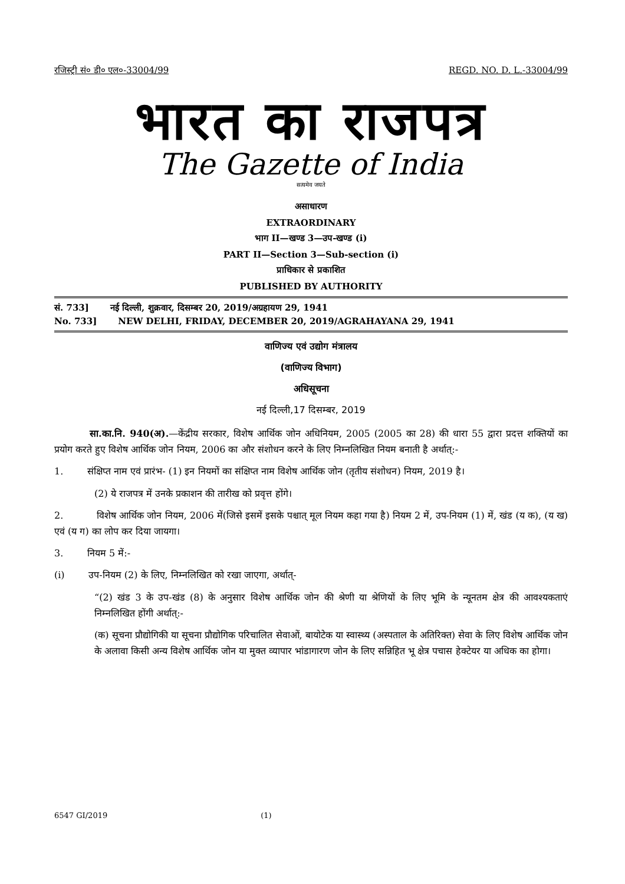रजिस्ट्री सं० डी० एल०-33004/99 REGD. NO. D. L.-33004/99
भारत का राजपत्र
The Gazette of India
सत्यमेव जयते
असाधारण
EXTRAORDINARY
भाग II—खण्ड 3—उप-खण्ड (i)
PART II—Section 3—Sub-section (i)
प्राधिकार से प्रकाशित
PUBLISHED BY AUTHORITY
सं. 733] नई दिल्ली, शुक्रवार, दिसम्बर 20, 2019/अग्रहायण 29, 1941
No. 733] NEW DELHI, FRIDAY, DECEMBER 20, 2019/AGRAHAYANA 29, 1941
वाणिज्य एवं उद्योग मंत्रालय
(वाणिज्य विभाग)
अधिसूचना
नई दिल्ली,17 दिसम्बर, 2019
सा.का.नि. 940(अ).—केंद्रीय सरकार, विशेष आर्थिक जोन अधिनियम, 2005 (2005 का 28) की धारा 55 द्वारा प्रदत्त शक्तियों का प्रयोग करते हुए विशेष आर्थिक जोन नियम, 2006 का और संशोधन करने के लिए निम्नलिखित नियम बनाती है अर्थात्:-
1. संक्षिप्त नाम एवं प्रारंभ- (1) इन नियमों का संक्षिप्त नाम विशेष आर्थिक जोन (तृतीय संशोधन) नियम, 2019 है।
(2) ये राजपत्र में उनके प्रकाशन की तारीख को प्रवृत्त होंगे।
2. विशेष आर्थिक जोन नियम, 2006 में(जिसे इसमें इसके पश्चात् मूल नियम कहा गया है) नियम 2 में, उप-नियम (1) में, खंड (य क), (य ख) एवं (य ग) का लोप कर दिया जायगा।
3. नियम 5 में:-
(i) उप-नियम (2) के लिए, निम्नलिखित को रखा जाएगा, अर्थात्-
“(2) खंड 3 के उप-खंड (8) के अनुसार विशेष आर्थिक जोन की श्रेणी या श्रेणियों के लिए भूमि के न्यूनतम क्षेत्र की आवश्यकताएं निम्नलिखित होंगी अर्थात्:-
(क) सूचना प्रौद्योगिकी या सूचना प्रौद्योगिक परिचालित सेवाओं, बायोटेक या स्वास्थ्य (अस्पताल के अतिरिक्त) सेवा के लिए विशेष आर्थिक जोन के अलावा किसी अन्य विशेष आर्थिक जोन या मुक्त व्यापार भांडागारण जोन के लिए सन्निहित भू क्षेत्र पचास हेक्टेयर या अधिक का होगा।
6547 GI/2019 (1)